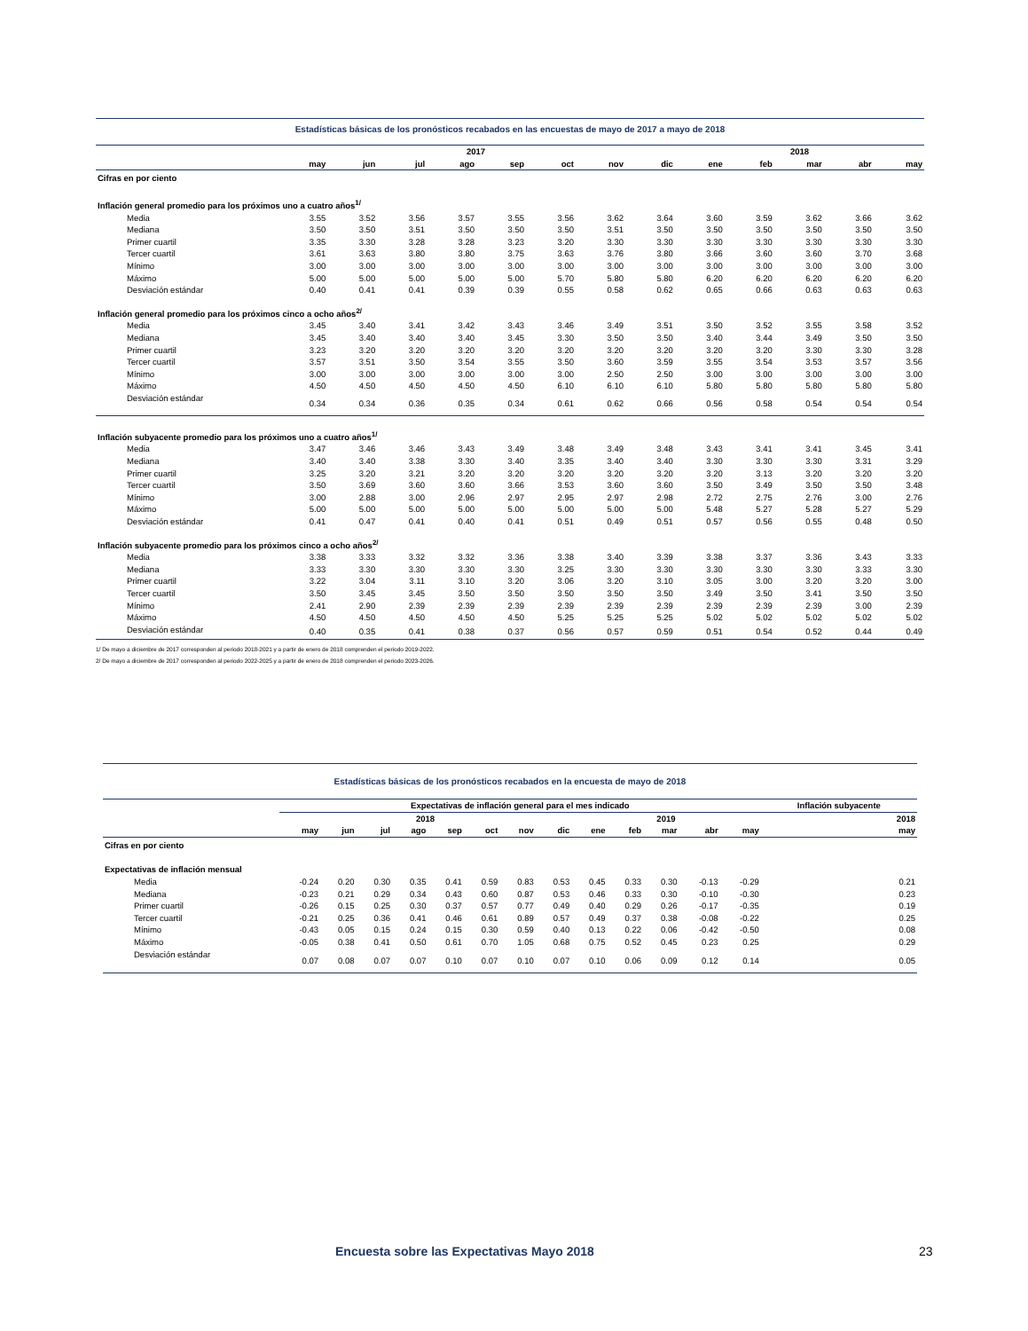Estadísticas básicas de los pronósticos recabados en las encuestas de mayo de 2017 a mayo de 2018
| | 2017 | | | | | | | | 2018 | | | | |
| --- | --- | --- | --- | --- | --- | --- | --- | --- | --- | --- | --- | --- | --- |
| | may | jun | jul | ago | sep | oct | nov | dic | ene | feb | mar | abr | may |
| Cifras en por ciento | | | | | | | | | | | | | |
| Inflación general promedio para los próximos uno a cuatro años<sup>1/</sup> | | | | | | | | | | | | | |
| Media | 3.55 | 3.52 | 3.56 | 3.57 | 3.55 | 3.56 | 3.62 | 3.64 | 3.60 | 3.59 | 3.62 | 3.66 | 3.62 |
| Mediana | 3.50 | 3.50 | 3.51 | 3.50 | 3.50 | 3.50 | 3.51 | 3.50 | 3.50 | 3.50 | 3.50 | 3.50 | 3.50 |
| Primer cuartil | 3.35 | 3.30 | 3.28 | 3.28 | 3.23 | 3.20 | 3.30 | 3.30 | 3.30 | 3.30 | 3.30 | 3.30 | 3.30 |
| Tercer cuartil | 3.61 | 3.63 | 3.80 | 3.80 | 3.75 | 3.63 | 3.76 | 3.80 | 3.66 | 3.60 | 3.60 | 3.70 | 3.68 |
| Mínimo | 3.00 | 3.00 | 3.00 | 3.00 | 3.00 | 3.00 | 3.00 | 3.00 | 3.00 | 3.00 | 3.00 | 3.00 | 3.00 |
| Máximo | 5.00 | 5.00 | 5.00 | 5.00 | 5.00 | 5.70 | 5.80 | 5.80 | 6.20 | 6.20 | 6.20 | 6.20 | 6.20 |
| Desviación estándar | 0.40 | 0.41 | 0.41 | 0.39 | 0.39 | 0.55 | 0.58 | 0.62 | 0.65 | 0.66 | 0.63 | 0.63 | 0.63 |
| Inflación general promedio para los próximos cinco a ocho años<sup>2/</sup> | | | | | | | | | | | | | |
| Media | 3.45 | 3.40 | 3.41 | 3.42 | 3.43 | 3.46 | 3.49 | 3.51 | 3.50 | 3.52 | 3.55 | 3.58 | 3.52 |
| Mediana | 3.45 | 3.40 | 3.40 | 3.40 | 3.45 | 3.30 | 3.50 | 3.50 | 3.40 | 3.44 | 3.49 | 3.50 | 3.50 |
| Primer cuartil | 3.23 | 3.20 | 3.20 | 3.20 | 3.20 | 3.20 | 3.20 | 3.20 | 3.20 | 3.20 | 3.30 | 3.30 | 3.28 |
| Tercer cuartil | 3.57 | 3.51 | 3.50 | 3.54 | 3.55 | 3.50 | 3.60 | 3.59 | 3.55 | 3.54 | 3.53 | 3.57 | 3.56 |
| Mínimo | 3.00 | 3.00 | 3.00 | 3.00 | 3.00 | 3.00 | 2.50 | 2.50 | 3.00 | 3.00 | 3.00 | 3.00 | 3.00 |
| Máximo | 4.50 | 4.50 | 4.50 | 4.50 | 4.50 | 6.10 | 6.10 | 6.10 | 5.80 | 5.80 | 5.80 | 5.80 | 5.80 |
| Desviación estándar | 0.34 | 0.34 | 0.36 | 0.35 | 0.34 | 0.61 | 0.62 | 0.66 | 0.56 | 0.58 | 0.54 | 0.54 | 0.54 |
| Inflación subyacente promedio para los próximos uno a cuatro años<sup>1/</sup> | | | | | | | | | | | | | |
| Media | 3.47 | 3.46 | 3.46 | 3.43 | 3.49 | 3.48 | 3.49 | 3.48 | 3.43 | 3.41 | 3.41 | 3.45 | 3.41 |
| Mediana | 3.40 | 3.40 | 3.38 | 3.30 | 3.40 | 3.35 | 3.40 | 3.40 | 3.30 | 3.30 | 3.30 | 3.31 | 3.29 |
| Primer cuartil | 3.25 | 3.20 | 3.21 | 3.20 | 3.20 | 3.20 | 3.20 | 3.20 | 3.20 | 3.13 | 3.20 | 3.20 | 3.20 |
| Tercer cuartil | 3.50 | 3.69 | 3.60 | 3.60 | 3.66 | 3.53 | 3.60 | 3.60 | 3.50 | 3.49 | 3.50 | 3.50 | 3.48 |
| Mínimo | 3.00 | 2.88 | 3.00 | 2.96 | 2.97 | 2.95 | 2.97 | 2.98 | 2.72 | 2.75 | 2.76 | 3.00 | 2.76 |
| Máximo | 5.00 | 5.00 | 5.00 | 5.00 | 5.00 | 5.00 | 5.00 | 5.00 | 5.48 | 5.27 | 5.28 | 5.27 | 5.29 |
| Desviación estándar | 0.41 | 0.47 | 0.41 | 0.40 | 0.41 | 0.51 | 0.49 | 0.51 | 0.57 | 0.56 | 0.55 | 0.48 | 0.50 |
| Inflación subyacente promedio para los próximos cinco a ocho años<sup>2/</sup> | | | | | | | | | | | | | |
| Media | 3.38 | 3.33 | 3.32 | 3.32 | 3.36 | 3.38 | 3.40 | 3.39 | 3.38 | 3.37 | 3.36 | 3.43 | 3.33 |
| Mediana | 3.33 | 3.30 | 3.30 | 3.30 | 3.30 | 3.25 | 3.30 | 3.30 | 3.30 | 3.30 | 3.30 | 3.33 | 3.30 |
| Primer cuartil | 3.22 | 3.04 | 3.11 | 3.10 | 3.20 | 3.06 | 3.20 | 3.10 | 3.05 | 3.00 | 3.20 | 3.20 | 3.00 |
| Tercer cuartil | 3.50 | 3.45 | 3.45 | 3.50 | 3.50 | 3.50 | 3.50 | 3.50 | 3.49 | 3.50 | 3.41 | 3.50 | 3.50 |
| Mínimo | 2.41 | 2.90 | 2.39 | 2.39 | 2.39 | 2.39 | 2.39 | 2.39 | 2.39 | 2.39 | 2.39 | 3.00 | 2.39 |
| Máximo | 4.50 | 4.50 | 4.50 | 4.50 | 4.50 | 5.25 | 5.25 | 5.25 | 5.02 | 5.02 | 5.02 | 5.02 | 5.02 |
| Desviación estándar | 0.40 | 0.35 | 0.41 | 0.38 | 0.37 | 0.56 | 0.57 | 0.59 | 0.51 | 0.54 | 0.52 | 0.44 | 0.49 |
1/ De mayo a diciembre de 2017 corresponden al periodo 2018-2021 y a partir de enero de 2018 comprenden el periodo 2019-2022.
2/ De mayo a diciembre de 2017 corresponden al periodo 2022-2025 y a partir de enero de 2018 comprenden el periodo 2023-2026.
Estadísticas básicas de los pronósticos recabados en la encuesta de mayo de 2018
| | Expectativas de inflación general para el mes indicado | | | | | | | | | | | | | Inflación subyacente |
| --- | --- | --- | --- | --- | --- | --- | --- | --- | --- | --- | --- | --- | --- | --- |
| | 2018 | | | | | | | | 2019 | | | | | 2018 |
| | may | jun | jul | ago | sep | oct | nov | dic | ene | feb | mar | abr | may | may |
| Cifras en por ciento | | | | | | | | | | | | | | |
| Expectativas de inflación mensual | | | | | | | | | | | | | | |
| Media | -0.24 | 0.20 | 0.30 | 0.35 | 0.41 | 0.59 | 0.83 | 0.53 | 0.45 | 0.33 | 0.30 | -0.13 | -0.29 | 0.21 |
| Mediana | -0.23 | 0.21 | 0.29 | 0.34 | 0.43 | 0.60 | 0.87 | 0.53 | 0.46 | 0.33 | 0.30 | -0.10 | -0.30 | 0.23 |
| Primer cuartil | -0.26 | 0.15 | 0.25 | 0.30 | 0.37 | 0.57 | 0.77 | 0.49 | 0.40 | 0.29 | 0.26 | -0.17 | -0.35 | 0.19 |
| Tercer cuartil | -0.21 | 0.25 | 0.36 | 0.41 | 0.46 | 0.61 | 0.89 | 0.57 | 0.49 | 0.37 | 0.38 | -0.08 | -0.22 | 0.25 |
| Mínimo | -0.43 | 0.05 | 0.15 | 0.24 | 0.15 | 0.30 | 0.59 | 0.40 | 0.13 | 0.22 | 0.06 | -0.42 | -0.50 | 0.08 |
| Máximo | -0.05 | 0.38 | 0.41 | 0.50 | 0.61 | 0.70 | 1.05 | 0.68 | 0.75 | 0.52 | 0.45 | 0.23 | 0.25 | 0.29 |
| Desviación estándar | 0.07 | 0.08 | 0.07 | 0.07 | 0.10 | 0.07 | 0.10 | 0.07 | 0.10 | 0.06 | 0.09 | 0.12 | 0.14 | 0.05 |
Encuesta sobre las Expectativas Mayo 2018 23